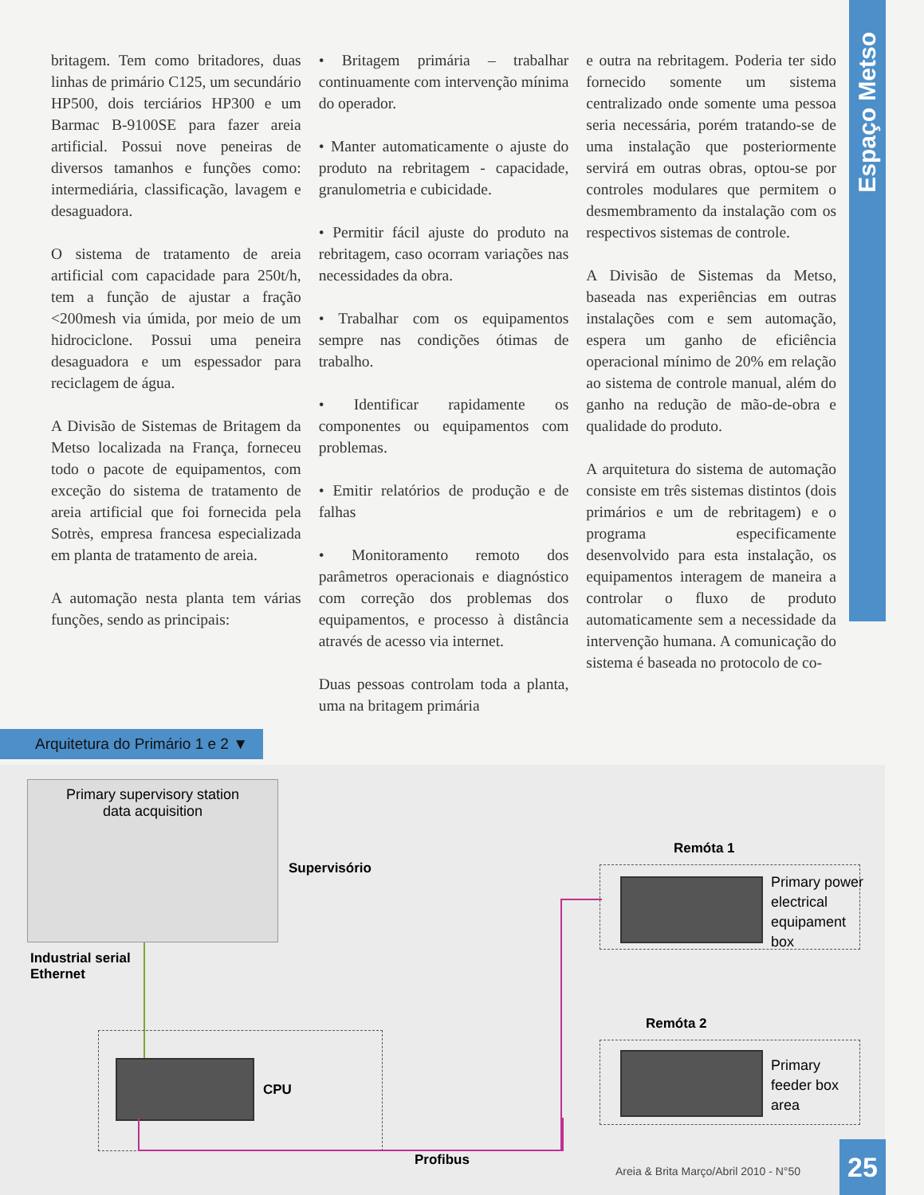Espaço Metso
britagem. Tem como britadores, duas linhas de primário C125, um secundário HP500, dois terciários HP300 e um Barmac B-9100SE para fazer areia artificial. Possui nove peneiras de diversos tamanhos e funções como: intermediária, classificação, lavagem e desaguadora.
O sistema de tratamento de areia artificial com capacidade para 250t/h, tem a função de ajustar a fração <200mesh via úmida, por meio de um hidrociclone. Possui uma peneira desaguadora e um espessador para reciclagem de água.
A Divisão de Sistemas de Britagem da Metso localizada na França, forneceu todo o pacote de equipamentos, com exceção do sistema de tratamento de areia artificial que foi fornecida pela Sotrès, empresa francesa especializada em planta de tratamento de areia.
A automação nesta planta tem várias funções, sendo as principais:
• Britagem primária – trabalhar continuamente com intervenção mínima do operador.
• Manter automaticamente o ajuste do produto na rebritagem - capacidade, granulometria e cubicidade.
• Permitir fácil ajuste do produto na rebritagem, caso ocorram variações nas necessidades da obra.
• Trabalhar com os equipamentos sempre nas condições ótimas de trabalho.
• Identificar rapidamente os componentes ou equipamentos com problemas.
• Emitir relatórios de produção e de falhas
• Monitoramento remoto dos parâmetros operacionais e diagnóstico com correção dos problemas dos equipamentos, e processo à distância através de acesso via internet.
Duas pessoas controlam toda a planta, uma na britagem primária
e outra na rebritagem. Poderia ter sido fornecido somente um sistema centralizado onde somente uma pessoa seria necessária, porém tratando-se de uma instalação que posteriormente servirá em outras obras, optou-se por controles modulares que permitem o desmembramento da instalação com os respectivos sistemas de controle.
A Divisão de Sistemas da Metso, baseada nas experiências em outras instalações com e sem automação, espera um ganho de eficiência operacional mínimo de 20% em relação ao sistema de controle manual, além do ganho na redução de mão-de-obra e qualidade do produto.
A arquitetura do sistema de automação consiste em três sistemas distintos (dois primários e um de rebritagem) e o programa especificamente desenvolvido para esta instalação, os equipamentos interagem de maneira a controlar o fluxo de produto automaticamente sem a necessidade da intervenção humana. A comunicação do sistema é baseada no protocolo de co-
Arquitetura do Primário 1 e 2 ▼
Primary supervisory station
data acquisition
Supervisório
Industrial serial
Ethernet
CPU
Profibus
Remóta 1
Primary power
electrical
equipament
box
Remóta 2
Primary
feeder box
area
Areia & Brita Março/Abril 2010 - N°50
25